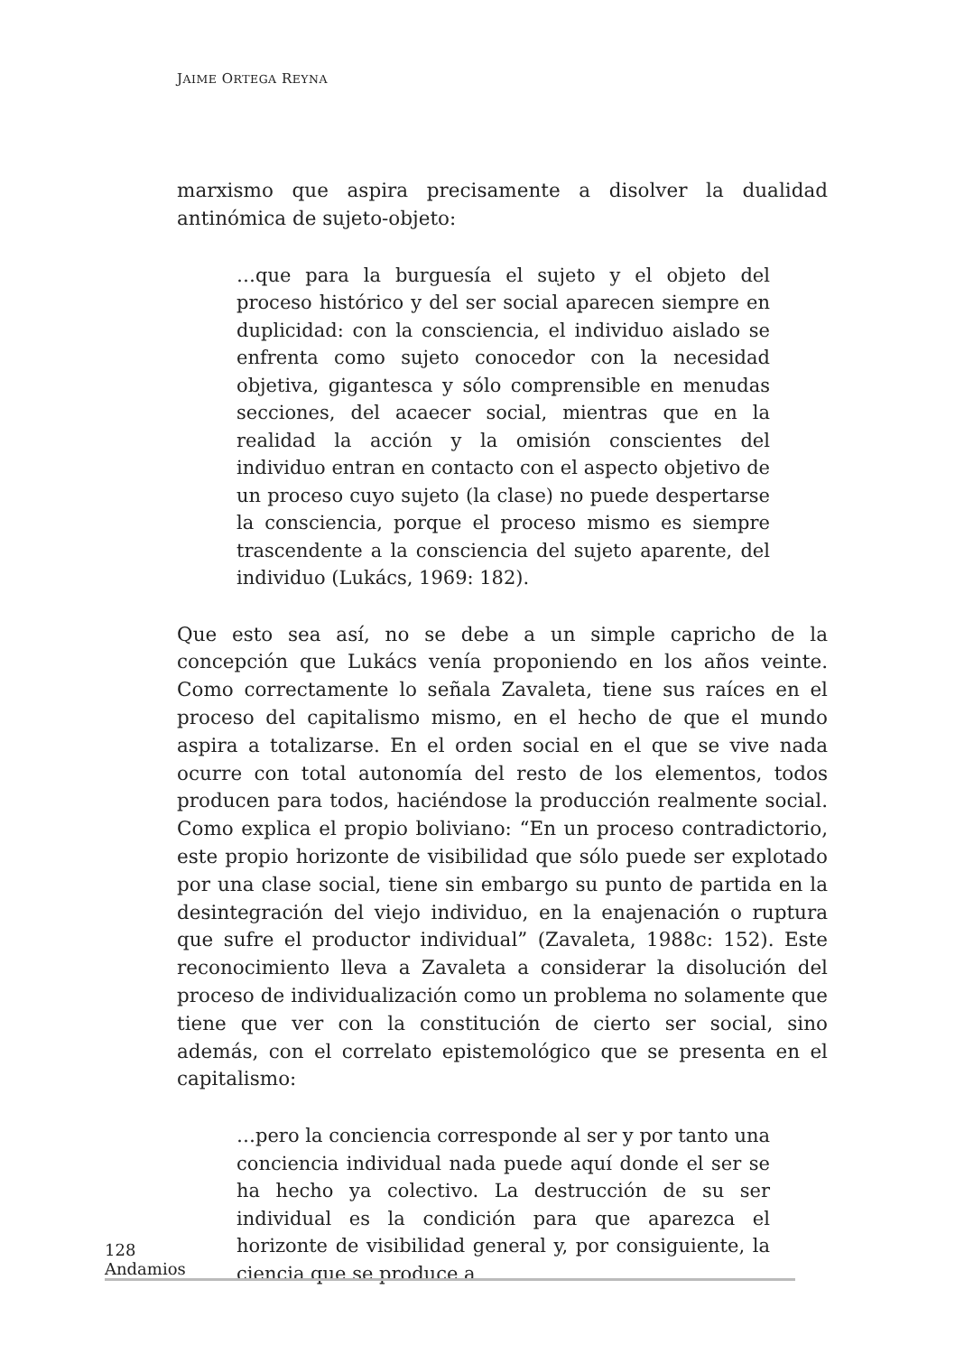JAIME ORTEGA REYNA
marxismo que aspira precisamente a disolver la dualidad antinómica de sujeto-objeto:
…que para la burguesía el sujeto y el objeto del proceso histórico y del ser social aparecen siempre en duplicidad: con la consciencia, el individuo aislado se enfrenta como sujeto conocedor con la necesidad objetiva, gigantesca y sólo comprensible en menudas secciones, del acaecer social, mientras que en la realidad la acción y la omisión conscientes del individuo entran en contacto con el aspecto objetivo de un proceso cuyo sujeto (la clase) no puede despertarse la consciencia, porque el proceso mismo es siempre trascendente a la consciencia del sujeto aparente, del individuo (Lukács, 1969: 182).
Que esto sea así, no se debe a un simple capricho de la concepción que Lukács venía proponiendo en los años veinte. Como correctamente lo señala Zavaleta, tiene sus raíces en el proceso del capitalismo mismo, en el hecho de que el mundo aspira a totalizarse. En el orden social en el que se vive nada ocurre con total autonomía del resto de los elementos, todos producen para todos, haciéndose la producción realmente social. Como explica el propio boliviano: “En un proceso contradictorio, este propio horizonte de visibilidad que sólo puede ser explotado por una clase social, tiene sin embargo su punto de partida en la desintegración del viejo individuo, en la enajenación o ruptura que sufre el productor individual” (Zavaleta, 1988c: 152). Este reconocimiento lleva a Zavaleta a considerar la disolución del proceso de individualización como un problema no solamente que tiene que ver con la constitución de cierto ser social, sino además, con el correlato epistemológico que se presenta en el capitalismo:
…pero la conciencia corresponde al ser y por tanto una conciencia individual nada puede aquí donde el ser se ha hecho ya colectivo. La destrucción de su ser individual es la condición para que aparezca el horizonte de visibilidad general y, por consiguiente, la ciencia que se produce a
128 Andamios